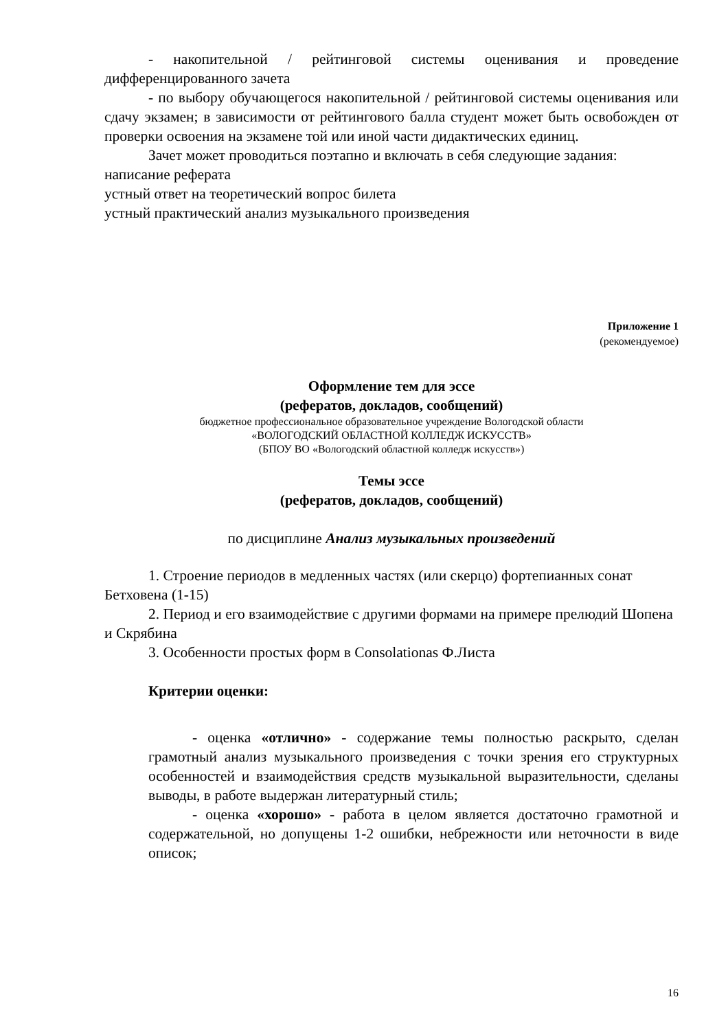- накопительной / рейтинговой системы оценивания и проведение дифференцированного зачета
- по выбору обучающегося накопительной / рейтинговой системы оценивания или сдачу экзамен; в зависимости от рейтингового балла студент может быть освобожден от проверки освоения на экзамене той или иной части дидактических единиц.
Зачет может проводиться поэтапно и включать в себя следующие задания:
написание реферата
устный ответ на теоретический вопрос билета
устный практический анализ музыкального произведения
Приложение 1
(рекомендуемое)
Оформление тем для эссе
(рефератов, докладов, сообщений)
бюджетное профессиональное образовательное учреждение Вологодской области
«ВОЛОГОДСКИЙ ОБЛАСТНОЙ КОЛЛЕДЖ ИСКУССТВ»
(БПОУ ВО «Вологодский областной колледж искусств»)
Темы эссе
(рефератов, докладов, сообщений)
по дисциплине Анализ музыкальных произведений
1. Строение периодов в медленных частях (или скерцо) фортепианных сонат Бетховена (1-15)
2. Период и его взаимодействие с другими формами на примере прелюдий Шопена и Скрябина
3. Особенности простых форм в Consolationas Ф.Листа
Критерии оценки:
- оценка «отлично» - содержание темы полностью раскрыто, сделан грамотный анализ музыкального произведения с точки зрения его структурных особенностей и взаимодействия средств музыкальной выразительности, сделаны выводы, в работе выдержан литературный стиль;
- оценка «хорошо» - работа в целом является достаточно грамотной и содержательной, но допущены 1-2 ошибки, небрежности или неточности в виде описок;
16